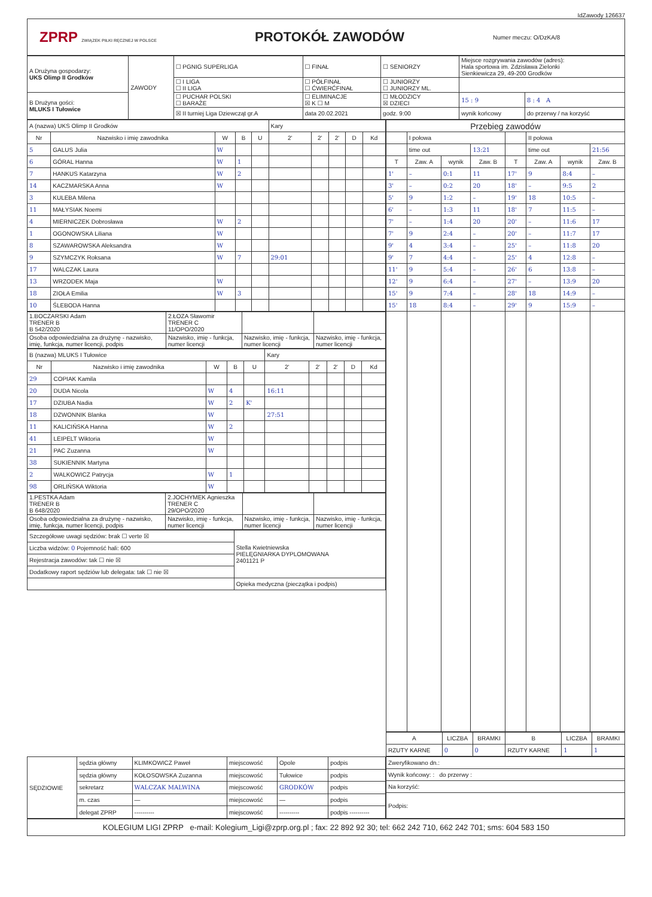IdZawody 126637
ZPRP ZWIĄZEK PIŁKI RĘCZNEJ W POLSCE
PROTOKÓŁ ZAWODÓW
Numer meczu: O/DzKA/8
| A Drużyna gospodarzy: UKS Olimp II Grodków | ZAWODY | ☐ PGNIG SUPERLIGA | ☐ FINAŁ | ☐ SENIORZY | Miejsce rozgrywania zawodów (adres): Hala sportowa im. Zdzisława Zielonki Sienkiewicza 29, 49-200 Grodków | |
| | | ☐ I LIGA ☐ II LIGA | ☐ PÓŁFINAŁ ☐ ĆWIERĆFINAŁ | ☐ JUNIORZY ☐ JUNIORZY ML. | | |
| B Drużyna gości: MLUKS I Tułowice | | ☐ PUCHAR POLSKI ☐ BARAŻE | ☐ ELIMINACJE ☒ K ☐ M | ☐ MŁODZICY ☒ DZIECI | 15 : 9 | 8 : 4 A |
| | | ☒ II turniej Liga Dziewcząt gr.A | data 20.02.2021 | godz. 9:00 | wynik końcowy | do przerwy / na korzyść |
| A (nazwa) UKS Olimp II Grodków | | | | | Kary | | | | |
| Nr | Nazwisko i imię zawodnika | W | B | U | 2' | 2' | 2' | D | Kd |
| 5 | GALUS Julia | W | | | | | | | |
| 6 | GÓRAL Hanna | W | 1 | | | | | | |
| 7 | HANKUS Katarzyna | W | 2 | | | | | | |
| 14 | KACZMARSKA Anna | W | | | | | | | |
| 3 | KULEBA Milena | | | | | | | | |
| 11 | MAŁYSIAK Noemi | | | | | | | | |
| 4 | MIERNICZEK Dobrosława | W | 2 | | | | | | |
| 1 | OGONOWSKA Liliana | W | | | | | | | |
| 8 | SZAWAROWSKA Aleksandra | W | | | | | | | |
| 9 | SZYMCZYK Roksana | W | 7 | | 29:01 | | | | |
| 17 | WALCZAK Laura | | | | | | | | |
| 13 | WRZODEK Maja | W | | | | | | | |
| 18 | ZIOŁA Emilia | W | 3 | | | | | | |
| 10 | ŚLEBODA Hanna | | | | | | | | |
| 1.BOCZARSKI Adam TRENER B B 542/2020 | 2.ŁOZA Sławomir TRENER C 11/OPO/2020 | | |
| Osoba odpowiedzialna za drużynę - nazwisko, imię, funkcja, numer licencji, podpis | Nazwisko, imię - funkcja, numer licencji | Nazwisko, imię - funkcja, numer licencji | Nazwisko, imię - funkcja, numer licencji |
| B (nazwa) MLUKS I Tułowice | | | | | Kary | | | | |
| Nr | Nazwisko i imię zawodnika | W | B | U | 2' | 2' | 2' | D | Kd |
| 29 | COPIAK Kamila | | | | | | | | |
| 20 | DUDA Nicola | W | 4 | | 16:11 | | | | |
| 17 | DZIUBA Nadia | W | 2 | K' | | | | | |
| 18 | DZWONNIK Blanka | W | | | 27:51 | | | | |
| 11 | KALICIŃSKA Hanna | W | 2 | | | | | | |
| 41 | LEIPELT Wiktoria | W | | | | | | | |
| 21 | PAC Zuzanna | W | | | | | | | |
| 38 | SUKIENNIK Martyna | | | | | | | | |
| 2 | WALKOWICZ Patrycja | W | 1 | | | | | | |
| 98 | ORLIŃSKA Wiktoria | W | | | | | | | |
| 1.PESTKA Adam TRENER B B 648/2020 | 2.JOCHYMEK Agnieszka TRENER C 29/OPO/2020 | | |
| Osoba odpowiedzialna za drużynę - nazwisko, imię, funkcja, numer licencji, podpis | Nazwisko, imię - funkcja, numer licencji | Nazwisko, imię - funkcja, numer licencji | Nazwisko, imię - funkcja, numer licencji |
| Szczegółowe uwagi sędziów: brak ☐ verte ☒ | Stella Kwietniewska PIELĘGNIARKA DYPLOMOWANA 2401121 P |
| Liczba widzów: 0 Pojemność hali: 600 | |
| Rejestracja zawodów: tak ☐ nie ☒ | |
| Dodatkowy raport sędziów lub delegata: tak ☐ nie ☒ | |
| | Opieka medyczna (pieczątka i podpis) |
| Przebieg zawodów | | | | | | | |
| | I połowa | | | | II połowa | | |
| | time out | | 13:21 | | time out | | 21:56 |
| T | Zaw. A | wynik | Zaw. B | T | Zaw. A | wynik | Zaw. B |
| 1' | – | 0:1 | 11 | 17' | 9 | 8:4 | – |
| 3' | – | 0:2 | 20 | 18' | – | 9:5 | 2 |
| 5' | 9 | 1:2 | – | 19' | 18 | 10:5 | – |
| 6' | – | 1:3 | 11 | 18' | 7 | 11:5 | – |
| 7' | – | 1:4 | 20 | 20' | – | 11:6 | 17 |
| 7' | 9 | 2:4 | – | 20' | – | 11:7 | 17 |
| 9' | 4 | 3:4 | – | 25' | – | 11:8 | 20 |
| 9' | 7 | 4:4 | – | 25' | 4 | 12:8 | – |
| 11' | 9 | 5:4 | – | 26' | 6 | 13:8 | – |
| 12' | 9 | 6:4 | – | 27' | – | 13:9 | 20 |
| 15' | 9 | 7:4 | – | 28' | 18 | 14:9 | – |
| 15' | 18 | 8:4 | – | 29' | 9 | 15:9 | – |
| A | LICZBA | BRAMKI | B | LICZBA | BRAMKI |
| --- | --- | --- | --- | --- | --- |
| RZUTY KARNE | 0 | 0 | RZUTY KARNE | 1 | 1 |
| SĘDZIOWIE | sędzia główny | KLIMKOWICZ Paweł | miejscowość | Opole | podpis |
| | sędzia główny | KOŁOSOWSKA Zuzanna | miejscowość | Tułowice | podpis |
| | sekretarz | WALCZAK MALWINA | miejscowość | GRODKÓW | podpis |
| | m. czas | — | miejscowość | — | podpis |
| | delegat ZPRP | ---------- | miejscowość | ---------- | podpis ---------- |
| Zweryfikowano dn.: |
| Wynik końcowy: : do przerwy : |
| Na korzyść: |
| Podpis: |
KOLEGIUM LIGI ZPRP e-mail: Kolegium_Ligi@zprp.org.pl ; fax: 22 892 92 30; tel: 662 242 710, 662 242 701; sms: 604 583 150